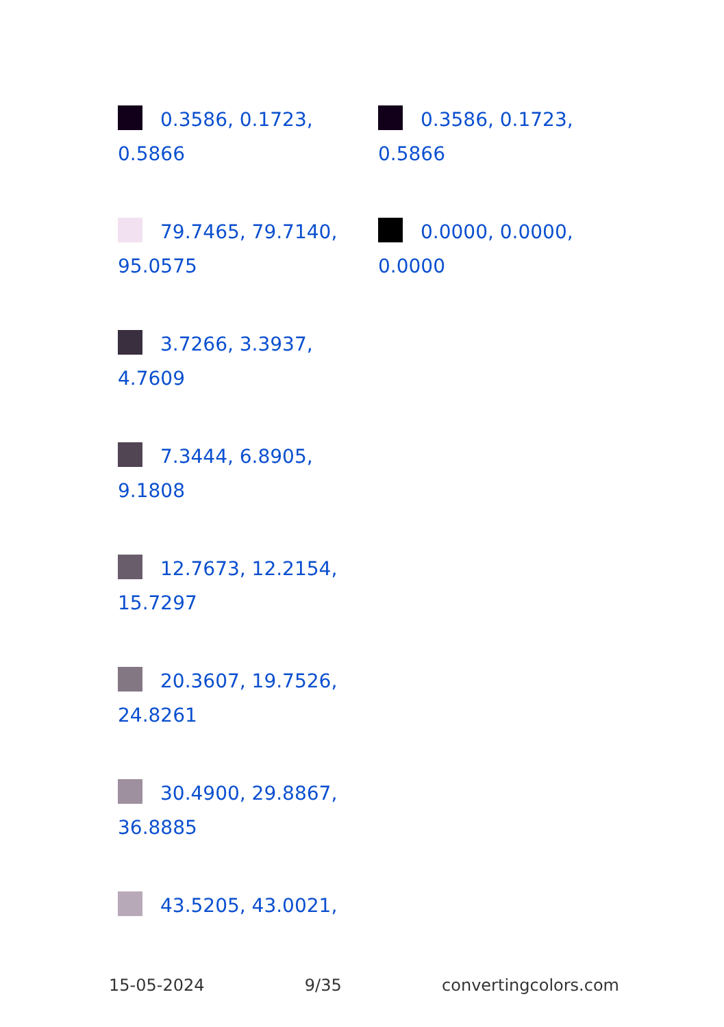0.3586, 0.1723, 0.5866 0.3586, 0.1723, 0.5866
79.7465, 79.7140, 95.0575
0.0000, 0.0000, 0.0000
3.7266, 3.3937, 4.7609
7.3444, 6.8905, 9.1808
12.7673, 12.2154, 15.7297
20.3607, 19.7526, 24.8261
30.4900, 29.8867, 36.8885
43.5205, 43.0021,
15-05-2024 9/35 convertingcolors.com